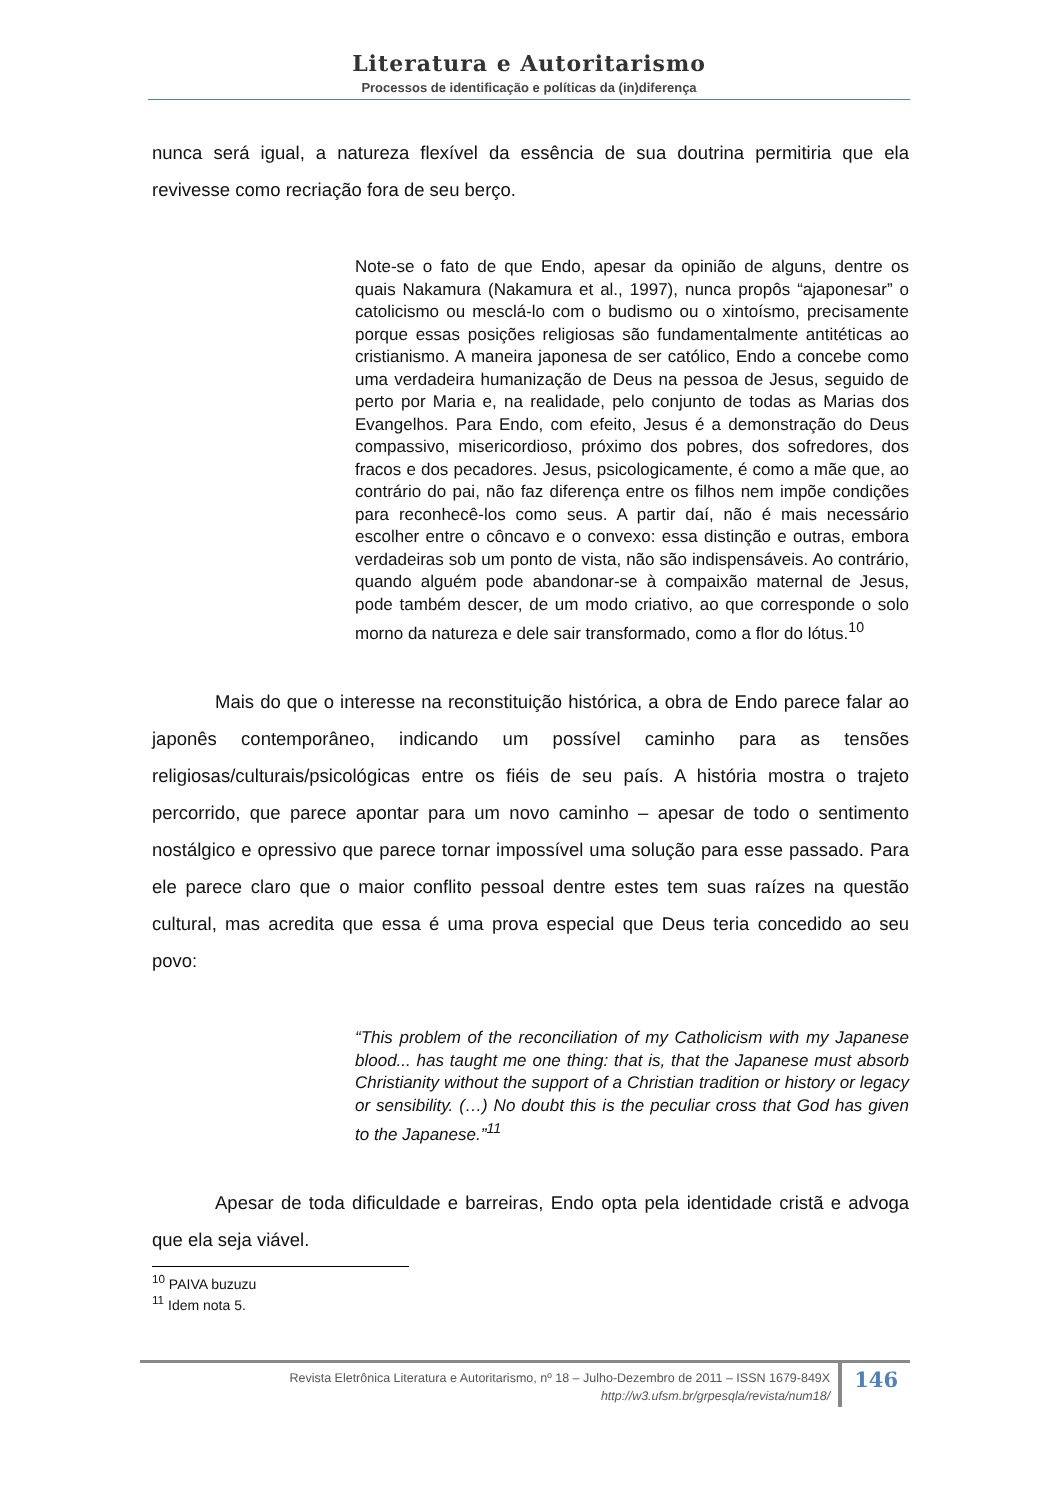Literatura e Autoritarismo
Processos de identificação e políticas da (in)diferença
nunca será igual, a natureza flexível da essência de sua doutrina permitiria que ela revivesse como recriação fora de seu berço.
Note-se o fato de que Endo, apesar da opinião de alguns, dentre os quais Nakamura (Nakamura et al., 1997), nunca propôs “ajaponesar” o catolicismo ou mesclá-lo com o budismo ou o xintoísmo, precisamente porque essas posições religiosas são fundamentalmente antitéticas ao cristianismo. A maneira japonesa de ser católico, Endo a concebe como uma verdadeira humanização de Deus na pessoa de Jesus, seguido de perto por Maria e, na realidade, pelo conjunto de todas as Marias dos Evangelhos. Para Endo, com efeito, Jesus é a demonstração do Deus compassivo, misericordioso, próximo dos pobres, dos sofredores, dos fracos e dos pecadores. Jesus, psicologicamente, é como a mãe que, ao contrário do pai, não faz diferença entre os filhos nem impõe condições para reconhecê-los como seus. A partir daí, não é mais necessário escolher entre o côncavo e o convexo: essa distinção e outras, embora verdadeiras sob um ponto de vista, não são indispensáveis. Ao contrário, quando alguém pode abandonar-se à compaixão maternal de Jesus, pode também descer, de um modo criativo, ao que corresponde o solo morno da natureza e dele sair transformado, como a flor do lótus.<sup>10</sup>
Mais do que o interesse na reconstituição histórica, a obra de Endo parece falar ao japonês contemporâneo, indicando um possível caminho para as tensões religiosas/culturais/psicológicas entre os fiéis de seu país. A história mostra o trajeto percorrido, que parece apontar para um novo caminho – apesar de todo o sentimento nostálgico e opressivo que parece tornar impossível uma solução para esse passado. Para ele parece claro que o maior conflito pessoal dentre estes tem suas raízes na questão cultural, mas acredita que essa é uma prova especial que Deus teria concedido ao seu povo:
“This problem of the reconciliation of my Catholicism with my Japanese blood... has taught me one thing: that is, that the Japanese must absorb Christianity without the support of a Christian tradition or history or legacy or sensibility. (…) No doubt this is the peculiar cross that God has given to the Japanese.”<sup>11</sup>
Apesar de toda dificuldade e barreiras, Endo opta pela identidade cristã e advoga que ela seja viável.
<sup>10</sup> PAIVA buzuzu
<sup>11</sup> Idem nota 5.
Revista Eletrônica Literatura e Autoritarismo, nº 18 – Julho-Dezembro de 2011 – ISSN 1679-849X
http://w3.ufsm.br/grpesqla/revista/num18/
146